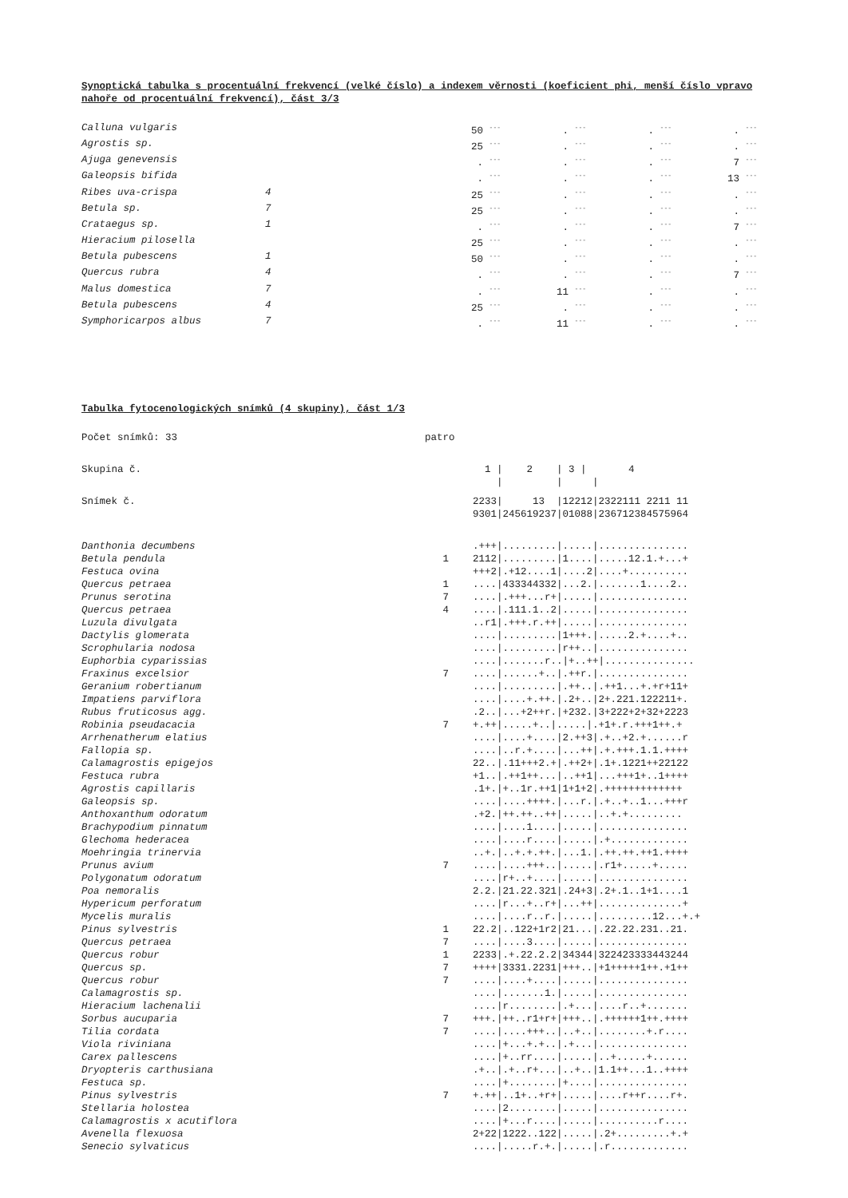Synoptická tabulka s procentuální frekvencí (velké číslo) a indexem věrnosti (koeficient phi, menší číslo vpravo nahoře od procentuální frekvencí), část 3/3
| Calluna vulgaris | | 50 <sup>---</sup> | . <sup>---</sup> | . <sup>---</sup> | . <sup>---</sup> |
| Agrostis sp. | | 25 <sup>---</sup> | . <sup>---</sup> | . <sup>---</sup> | . <sup>---</sup> |
| Ajuga genevensis | | . <sup>---</sup> | . <sup>---</sup> | . <sup>---</sup> | 7 <sup>---</sup> |
| Galeopsis bifida | | . <sup>---</sup> | . <sup>---</sup> | . <sup>---</sup> | 13 <sup>---</sup> |
| Ribes uva-crispa | 4 | 25 <sup>---</sup> | . <sup>---</sup> | . <sup>---</sup> | . <sup>---</sup> |
| Betula sp. | 7 | 25 <sup>---</sup> | . <sup>---</sup> | . <sup>---</sup> | . <sup>---</sup> |
| Crataegus sp. | 1 | . <sup>---</sup> | . <sup>---</sup> | . <sup>---</sup> | 7 <sup>---</sup> |
| Hieracium pilosella | | 25 <sup>---</sup> | . <sup>---</sup> | . <sup>---</sup> | . <sup>---</sup> |
| Betula pubescens | 1 | 50 <sup>---</sup> | . <sup>---</sup> | . <sup>---</sup> | . <sup>---</sup> |
| Quercus rubra | 4 | . <sup>---</sup> | . <sup>---</sup> | . <sup>---</sup> | 7 <sup>---</sup> |
| Malus domestica | 7 | . <sup>---</sup> | 11 <sup>---</sup> | . <sup>---</sup> | . <sup>---</sup> |
| Betula pubescens | 4 | 25 <sup>---</sup> | . <sup>---</sup> | . <sup>---</sup> | . <sup>---</sup> |
| Symphoricarpos albus | 7 | . <sup>---</sup> | 11 <sup>---</sup> | . <sup>---</sup> | . <sup>---</sup> |
Tabulka fytocenologických snímků (4 skupiny), část 1/3
| Počet snímků: 33 | patro | |
| Skupina č. | | 1 / 2 / 3 / 4 / / / |
| Snímek č. | | 2233/ 13 /12212/2322111 2211 11 9301/245619237/01088/236712384575964 |
| Danthonia decumbens | | .+++/........./...../............... |
| Betula pendula | 1 | 2112/........./1..../.....12.1.+...+ |
| Festuca ovina | | +++2/.+12....1/....2/....+.......... |
| Quercus petraea | 1 | ..../433344332/...2./.......1....2.. |
| Prunus serotina | 7 | ..../.+++...r+/...../............... |
| Quercus petraea | 4 | ..../.111.1..2/...../............... |
| Luzula divulgata | | ..r1/.+++.r.++/...../............... |
| Dactylis glomerata | | ..../........./1+++./.....2.+....+.. |
| Scrophularia nodosa | | ..../........./r++../............... |
| Euphorbia cyparissias | | ..../.......r../+..++/............... |
| Fraxinus excelsior | 7 | ..../......+../.++r./............... |
| Geranium robertianum | | ..../........./.++../.++1...+.+r+11+ |
| Impatiens parviflora | | ..../....+.++./.2+../2+.221.122211+. |
| Rubus fruticosus agg. | | .2../...+2++r./+232./3+222+2+32+2223 |
| Robinia pseudacacia | 7 | +.++/.....+../...../.+1+.r.+++1++.+ |
| Arrhenatherum elatius | | ..../....+..../2.++3/.+..+2.+......r |
| Fallopia sp. | | ..../..r.+..../...++/.+.+++.1.1.++++ |
| Calamagrostis epigejos | | 22../.11+++2.+/.++2+/.1+.1221++22122 |
| Festuca rubra | | +1../.++1++.../..++1/...+++1+..1++++ |
| Agrostis capillaris | | .1+./+..1r.++1/1+1+2/.+++++++++++++ |
| Galeopsis sp. | | ..../....++++./...r./.+..+..1...+++r |
| Anthoxanthum odoratum | | .+2./++.++..++/...../..+.+......... |
| Brachypodium pinnatum | | ..../....1..../...../............... |
| Glechoma hederacea | | ..../....r..../...../.+............. |
| Moehringia trinervia | | ..+./..+.+.++./...1./.++.++.++1.++++ |
| Prunus avium | 7 | ..../....+++../...../.r1+.....+..... |
| Polygonatum odoratum | | ..../r+..+..../...../............... |
| Poa nemoralis | | 2.2./21.22.321/.24+3/.2+.1..1+1....1 |
| Hypericum perforatum | | ..../r...+..r+/...++/..............+ |
| Mycelis muralis | | ..../....r..r./...../.........12...+.+ |
| Pinus sylvestris | 1 | 22.2/..122+1r2/21.../.22.22.231..21. |
| Quercus petraea | 7 | ..../....3..../...../............... |
| Quercus robur | 1 | 2233/.+.22.2.2/34344/322423333443244 |
| Quercus sp. | 7 | ++++/3331.2231/+++../+1+++++1++.+1++ |
| Quercus robur | 7 | ..../....+..../...../............... |
| Calamagrostis sp. | | ..../.......1./...../............... |
| Hieracium lachenalii | | ..../r......../.+.../....r..+....... |
| Sorbus aucuparia | 7 | +++./++..r1+r+/+++../.++++++1++.++++ |
| Tilia cordata | 7 | ..../....+++../..+../........+.r.... |
| Viola riviniana | | ..../+...+.+../.+.../............... |
| Carex pallescens | | ..../+..rr..../...../..+.....+...... |
| Dryopteris carthusiana | | .+../.+..r+.../..+../1.1++...1..++++ |
| Festuca sp. | | ..../+......../+..../............... |
| Pinus sylvestris | 7 | +.++/..1+..+r+/...../....r++r....r+. |
| Stellaria holostea | | ..../2......../...../............... |
| Calamagrostis x acutiflora | | ..../+...r..../...../..........r.... |
| Avenella flexuosa | | 2+22/1222..122/...../.2+.........+.+ |
| Senecio sylvaticus | | ..../.....r.+./...../.r............. |